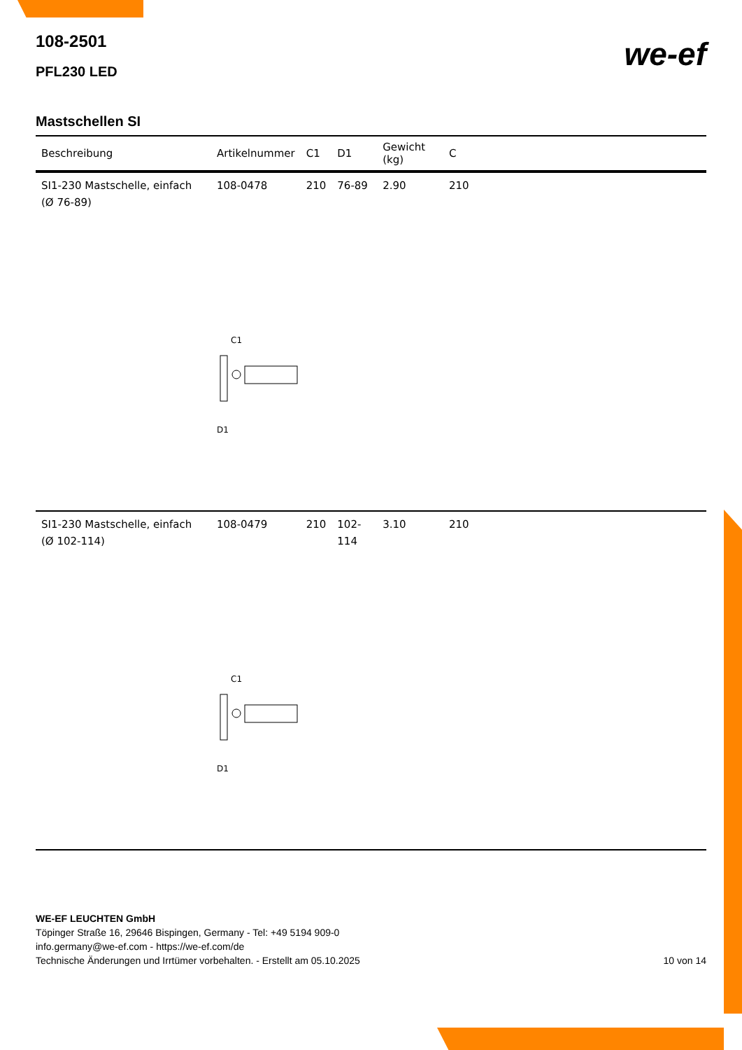we-ef
108-2501
PFL230 LED
Mastschellen SI
| Beschreibung | Artikelnummer | C1 | D1 | Gewicht (kg) | C |
| --- | --- | --- | --- | --- | --- |
| SI1-230 Mastschelle, einfach (Ø 76-89) | 108-0478 | 210 | 76-89 | 2.90 | 210 |
| | C1 D1 | | | | |
| SI1-230 Mastschelle, einfach (Ø 102-114) | 108-0479 | 210 | 102-114 | 3.10 | 210 |
| | C1 D1 | | | | |
WE-EF LEUCHTEN GmbH
Töpinger Straße 16, 29646 Bispingen, Germany - Tel: +49 5194 909-0
info.germany@we-ef.com - https://we-ef.com/de
Technische Änderungen und Irrtümer vorbehalten. - Erstellt am 05.10.2025 10 von 14